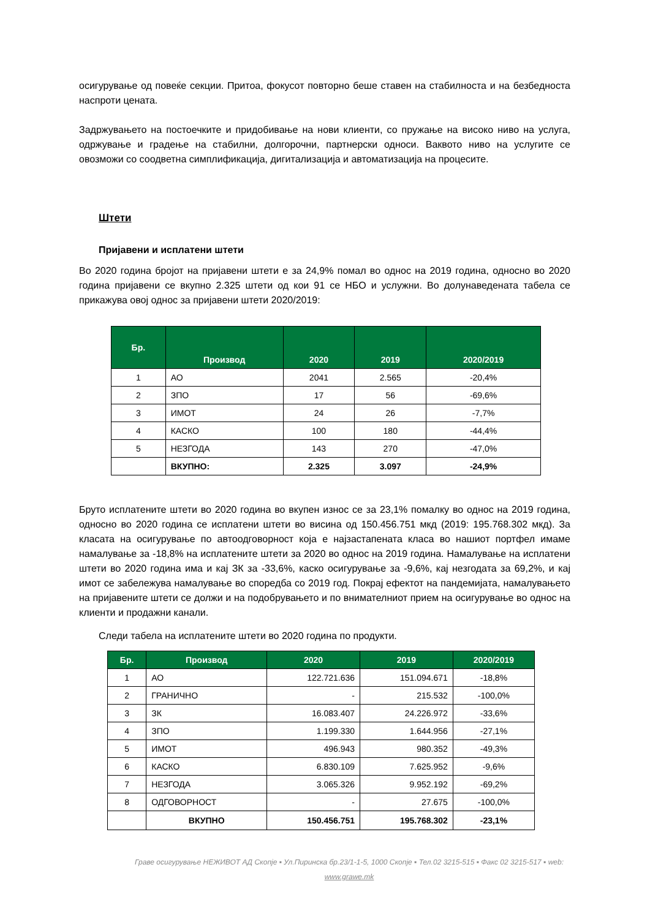осигурување од повеќе секции. Притоа, фокусот повторно беше ставен на стабилноста и на безбедноста наспроти цената.
Задржувањето на постоечките и придобивање на нови клиенти, со пружање на високо ниво на услуга, одржување и градење на стабилни, долгорочни, партнерски односи. Ваквото ниво на услугите се овозможи со соодветна симплификација, дигитализација и автоматизација на процесите.
Штети
Пријавени и исплатени штети
Во 2020 година бројот на пријавени штети е за 24,9% помал во однос на 2019 година, односно во 2020 година пријавени се вкупно 2.325 штети од кои 91 се НБО и услужни. Во долунаведената табела се прикажува овој однос за пријавени штети 2020/2019:
| Бр. | Производ | 2020 | 2019 | 2020/2019 |
| --- | --- | --- | --- | --- |
| 1 | АО | 2041 | 2.565 | -20,4% |
| 2 | ЗПО | 17 | 56 | -69,6% |
| 3 | ИМОТ | 24 | 26 | -7,7% |
| 4 | КАСКО | 100 | 180 | -44,4% |
| 5 | НЕЗГОДА | 143 | 270 | -47,0% |
| | ВКУПНО: | 2.325 | 3.097 | -24,9% |
Бруто исплатените штети во 2020 година во вкупен износ се за 23,1% помалку во однос на 2019 година, односно во 2020 година се исплатени штети во висина од 150.456.751 мкд (2019: 195.768.302 мкд). За класата на осигурување по автоодговорност која е најзастапената класа во нашиот портфел имаме намалување за -18,8% на исплатените штети за 2020 во однос на 2019 година. Намалување на исплатени штети во 2020 година има и кај ЗК за -33,6%, каско осигурување за -9,6%, кај незгодата за 69,2%, и кај имот се забележува намалување во споредба со 2019 год. Покрај ефектот на пандемијата, намалувањето на пријавените штети се должи и на подобрувањето и по внимателниот прием на осигурување во однос на клиенти и продажни канали.
Следи табела на исплатените штети во 2020 година по продукти.
| Бр. | Производ | 2020 | 2019 | 2020/2019 |
| --- | --- | --- | --- | --- |
| 1 | АО | 122.721.636 | 151.094.671 | -18,8% |
| 2 | ГРАНИЧНО | - | 215.532 | -100,0% |
| 3 | ЗК | 16.083.407 | 24.226.972 | -33,6% |
| 4 | ЗПО | 1.199.330 | 1.644.956 | -27,1% |
| 5 | ИМОТ | 496.943 | 980.352 | -49,3% |
| 6 | КАСКО | 6.830.109 | 7.625.952 | -9,6% |
| 7 | НЕЗГОДА | 3.065.326 | 9.952.192 | -69,2% |
| 8 | ОДГОВОРНОСТ | - | 27.675 | -100,0% |
| | ВКУПНО | 150.456.751 | 195.768.302 | -23,1% |
Граве осигурување НЕЖИВОТ АД Скопје ▪ Ул.Пиринска бр.23/1-1-5, 1000 Скопје ▪ Тел.02 3215-515 ▪ Факс 02 3215-517 ▪ web: www.grawe.mk